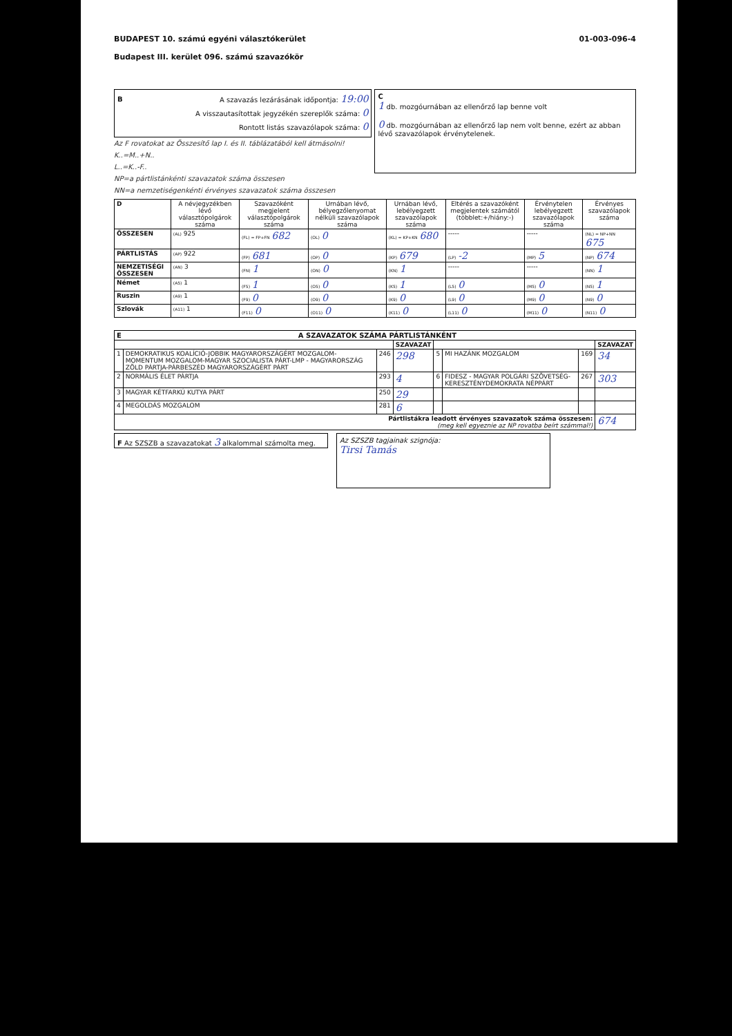BUDAPEST 10. számú egyéni választókerület
Budapest III. kerület 096. számú szavazókör
01-003-096-4
BA szavazás lezárásának időpontja: 19:00
A visszautasítottak jegyzékén szereplők száma: 0
Rontott listás szavazólapok száma: 0
Az F rovatokat az Összesítő lap I. és II. táblázatából kell átmásolni!
K..=M..+N..
L..=K..-F..
NP=a pártlistánkénti szavazatok száma összesen
NN=a nemzetiségenkénti érvényes szavazatok száma összesen
C
1 db. mozgóurnában az ellenőrző lap benne volt
0 db. mozgóurnában az ellenőrző lap nem volt benne, ezért az abban lévő szavazólapok érvénytelenek.
| D | A névjegyzékben lévő választópolgárok száma | Szavazóként megjelent választópolgárok száma | Urnában lévő, bélyegzőlenyomat nélküli szavazólapok száma | Urnában lévő, lebélyegzett szavazólapok száma | Eltérés a szavazóként megjelentek számától (többlet:+/hiány:-) | Érvénytelen lebélyegzett szavazólapok száma | Érvényes szavazólapok száma |
| --- | --- | --- | --- | --- | --- | --- | --- |
| ÖSSZESEN | (AL) 925 | (FL) = FP+FN 682 | (OL) 0 | (KL) = KP+KN 680 | ----- | ----- | (NL) = NP+NN 675 |
| PÁRTLISTÁS | (AP) 922 | (FP) 681 | (OP) 0 | (KP) 679 | (LP) -2 | (MP) 5 | (NP) 674 |
| NEMZETISÉGI ÖSSZESEN | (AN) 3 | (FN) 1 | (ON) 0 | (KN) 1 | ----- | ----- | (NN) 1 |
| Német | (A5) 1 | (F5) 1 | (O5) 0 | (K5) 1 | (L5) 0 | (M5) 0 | (N5) 1 |
| Ruszin | (A9) 1 | (F9) 0 | (O9) 0 | (K9) 0 | (L9) 0 | (M9) 0 | (N9) 0 |
| Szlovák | (A11) 1 | (F11) 0 | (O11) 0 | (K11) 0 | (L11) 0 | (M11) 0 | (N11) 0 |
| E A SZAVAZATOK SZÁMA PÁRTLISTÁNKÉNT | | | | | | | |
| --- | --- | --- | --- | --- | --- | --- | --- |
| | | | SZAVAZAT | | | | SZAVAZAT |
| 1 | DEMOKRATIKUS KOALÍCIÓ-JOBBIK MAGYARORSZÁGÉRT MOZGALOM-MOMENTUM MOZGALOM-MAGYAR SZOCIALISTA PÁRT-LMP - MAGYARORSZÁG ZÖLD PÁRTJA-PÁRBESZÉD MAGYARORSZÁGÉRT PÁRT | 246 | 298 | 5 | MI HAZÁNK MOZGALOM | 169 | 34 |
| 2 | NORMÁLIS ÉLET PÁRTJA | 293 | 4 | 6 | FIDESZ - MAGYAR POLGÁRI SZÖVETSÉG-KERESZTÉNYDEMOKRATA NÉPPÁRT | 267 | 303 |
| 3 | MAGYAR KÉTFARKÚ KUTYA PÁRT | 250 | 29 | | | | |
| 4 | MEGOLDÁS MOZGALOM | 281 | 6 | | | | |
| Pártlistákra leadott érvényes szavazatok száma összesen: (meg kell egyeznie az NP rovatba beírt számmal!) | | | | | | | 674 |
F Az SZSZB a szavazatokat 3 alkalommal számolta meg.
Az SZSZB tagjainak szignója:
Tirsi Tamás